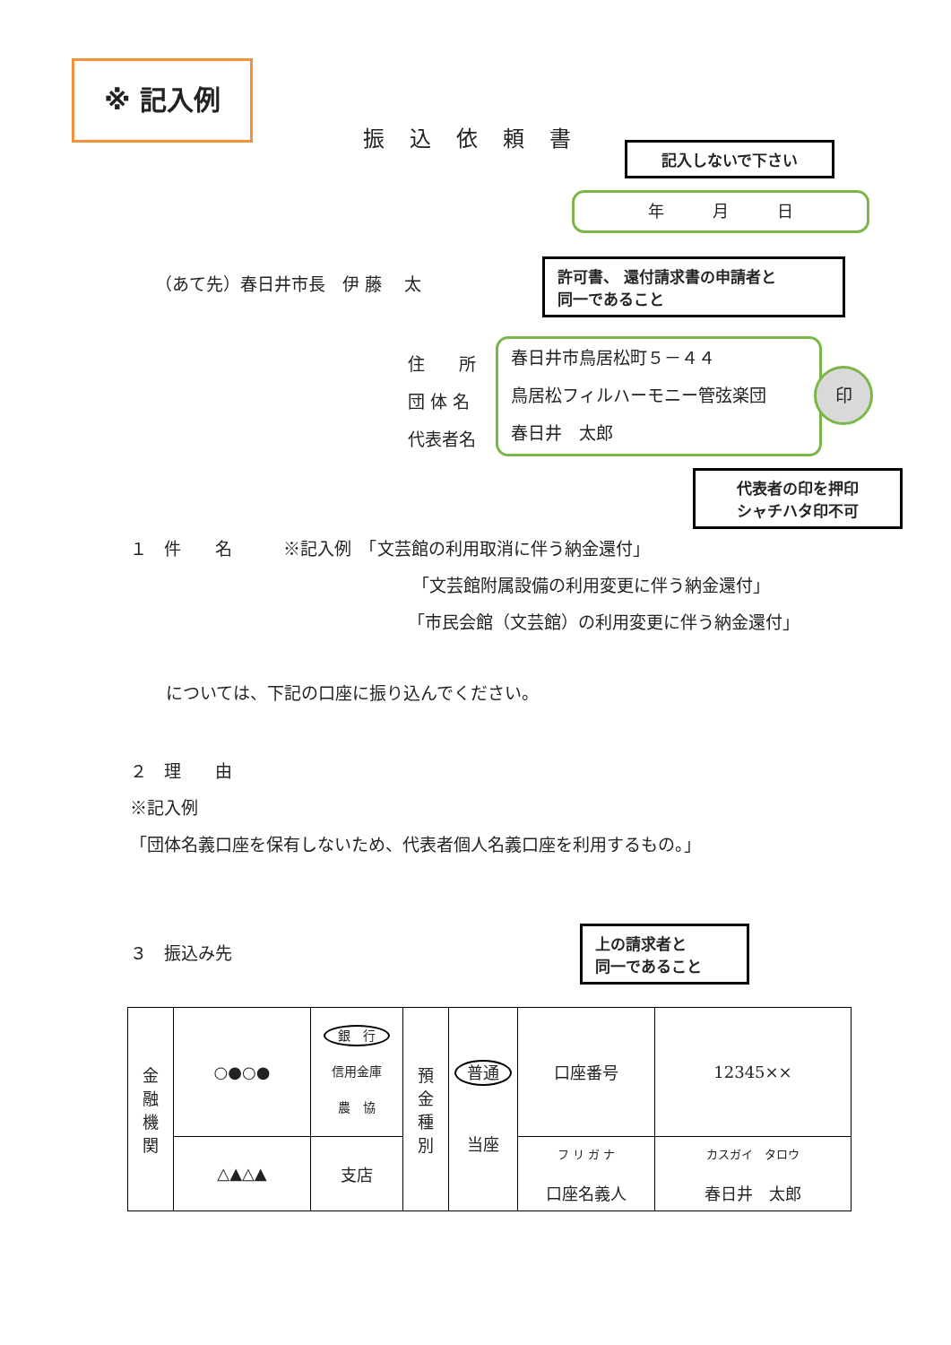※ 記入例
振込依頼書
記入しないで下さい
年　　　月　　　日
（あて先）春日井市長　伊 藤　 太
許可書、 還付請求書の申請者と
同一であること
住　　所
団 体 名
代表者名
春日井市鳥居松町５－４４
鳥居松フィルハーモニー管弦楽団
春日井　太郎
印
代表者の印を押印
シャチハタ印不可
１　件　　名　　　※記入例　「文芸館の利用取消に伴う納金還付」
「文芸館附属設備の利用変更に伴う納金還付」
「市民会館（文芸館）の利用変更に伴う納金還付」
については、下記の口座に振り込んでください。
２　理　　由
※記入例
「団体名義口座を保有しないため、代表者個人名義口座を利用するもの。」
３　振込み先
上の請求者と
同一であること
| 金 融 機 関 | ○●○● | 銀 行 信用金庫 農 協 | 預 金 種 別 | 普通 当座 | 口座番号 | 12345×× |
| | △▲△▲ | 支店 | | | フ リ ガ ナ 口座名義人 | カスガイ タロウ 春日井 太郎 |